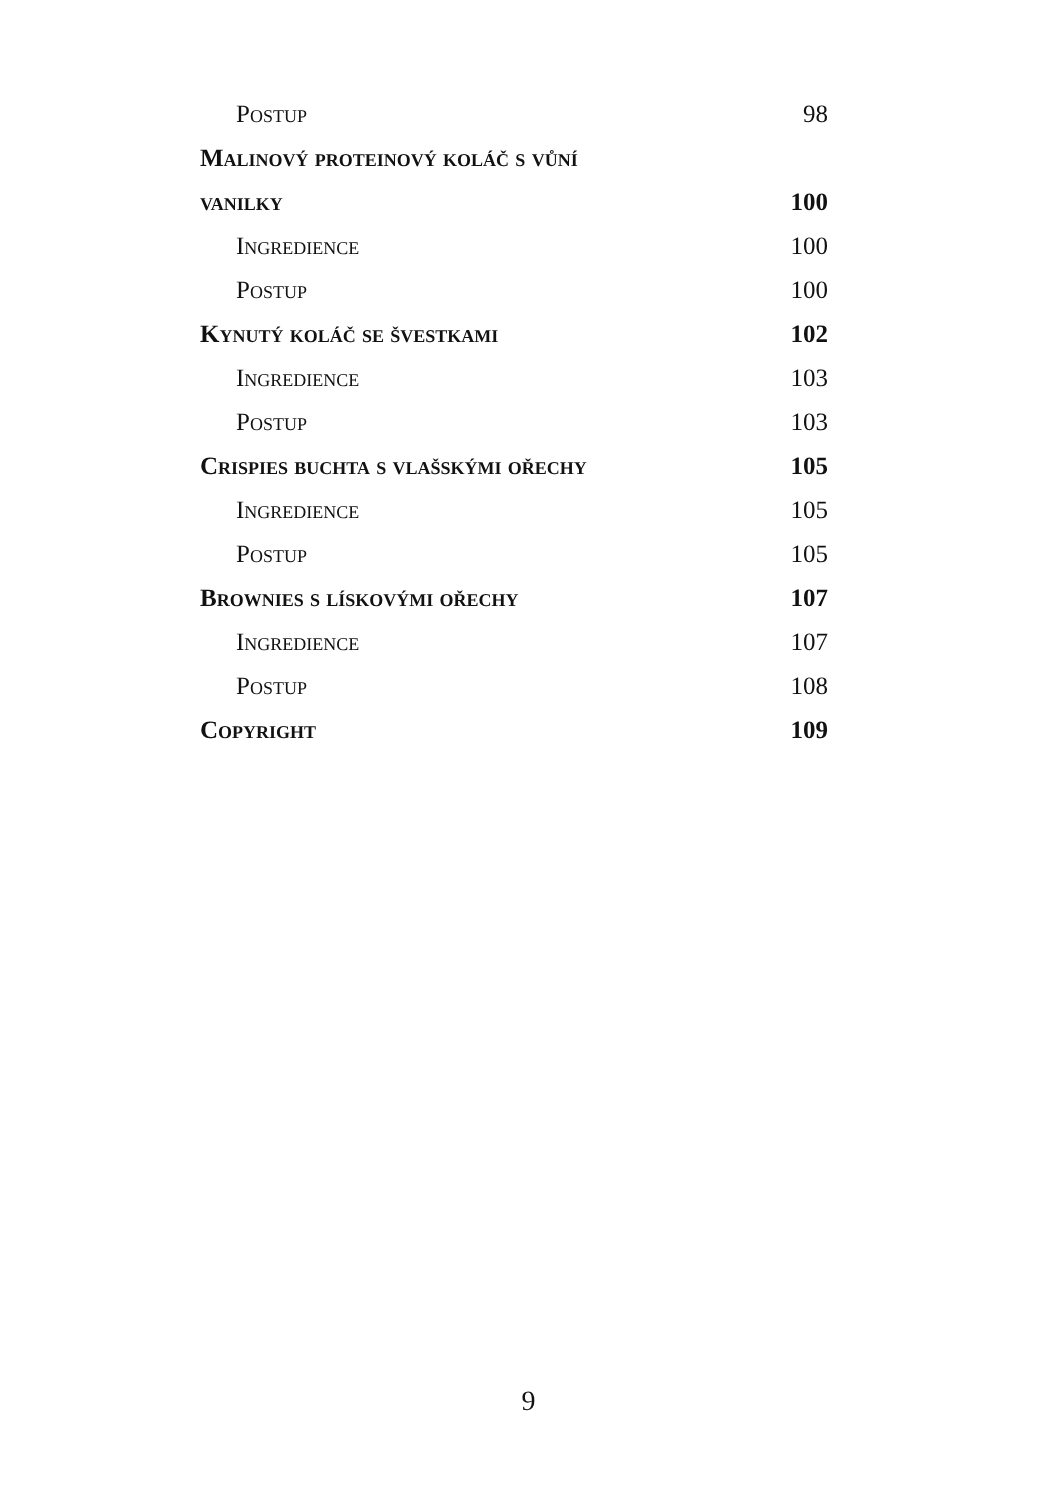Postup 98
Malinový proteinový koláč s vůní
vanilky 100
Ingredience 100
Postup 100
Kynutý koláč se švestkami 102
Ingredience 103
Postup 103
Crispies buchta s vlašskými ořechy 105
Ingredience 105
Postup 105
Brownies s lískovými ořechy 107
Ingredience 107
Postup 108
Copyright 109
9